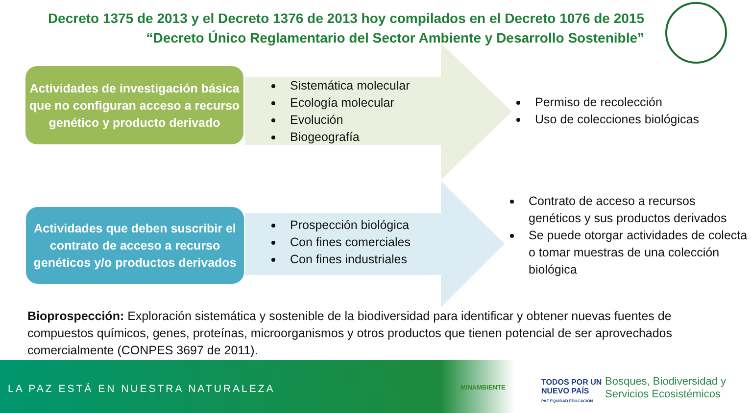Decreto 1375 de 2013 y el Decreto 1376 de 2013 hoy compilados en el Decreto 1076 de 2015
“Decreto Único Reglamentario del Sector Ambiente y Desarrollo Sostenible”
Actividades de investigación básica que no configuran acceso a recurso genético y producto derivado
Actividades que deben suscribir el contrato de acceso a recurso genéticos y/o productos derivados
Sistemática molecular
Ecología molecular
Evolución
Biogeografía
Permiso de recolección
Uso de colecciones biológicas
Prospección biológica
Con fines comerciales
Con fines industriales
Contrato de acceso a recursos genéticos y sus productos derivados
Se puede otorgar actividades de colecta o tomar muestras de una colección biológica
Bioprospección: Exploración sistemática y sostenible de la biodiversidad para identificar y obtener nuevas fuentes de compuestos químicos, genes, proteínas, microorganismos y otros productos que tienen potencial de ser aprovechados comercialmente (CONPES 3697 de 2011).
LA PAZ ESTÁ EN NUESTRA NATURALEZA
MINAMBIENTE
TODOS POR UN
NUEVO PAÍS
PAZ EQUIDAD EDUCACIÓN
Bosques, Biodiversidad y
Servicios Ecosistémicos